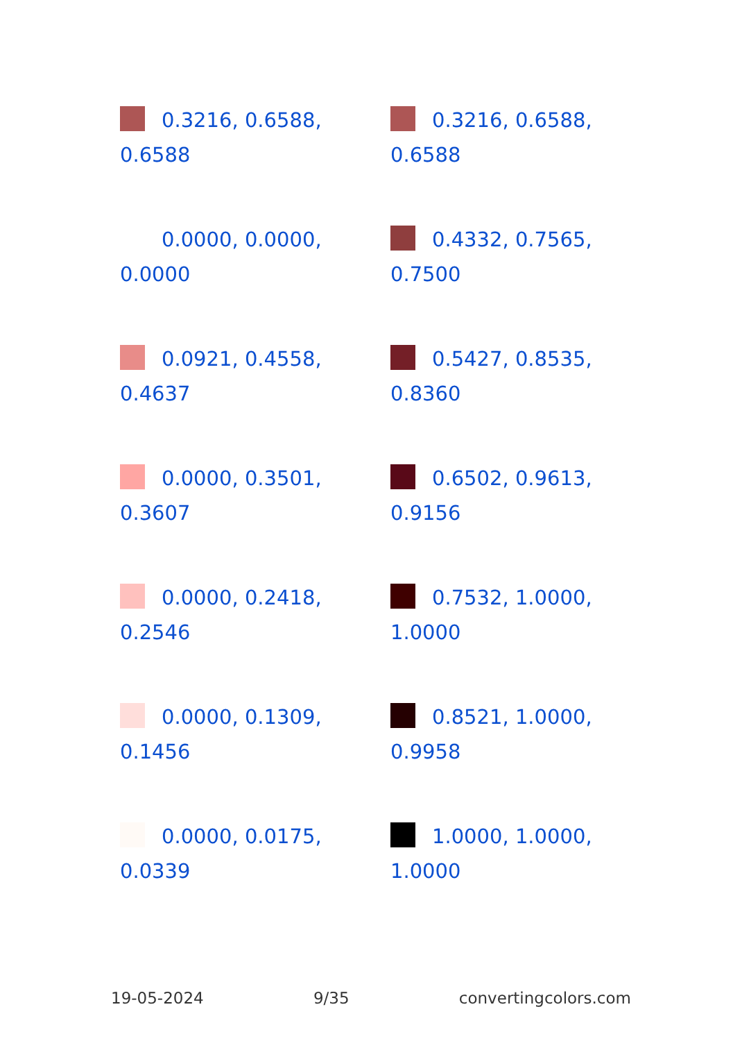0.3216, 0.6588, 0.6588
0.3216, 0.6588, 0.6588
0.0000, 0.0000, 0.0000
0.4332, 0.7565, 0.7500
0.0921, 0.4558, 0.4637
0.5427, 0.8535, 0.8360
0.0000, 0.3501, 0.3607
0.6502, 0.9613, 0.9156
0.0000, 0.2418, 0.2546
0.7532, 1.0000, 1.0000
0.0000, 0.1309, 0.1456
0.8521, 1.0000, 0.9958
0.0000, 0.0175, 0.0339
1.0000, 1.0000, 1.0000
19-05-2024 9/35 convertingcolors.com